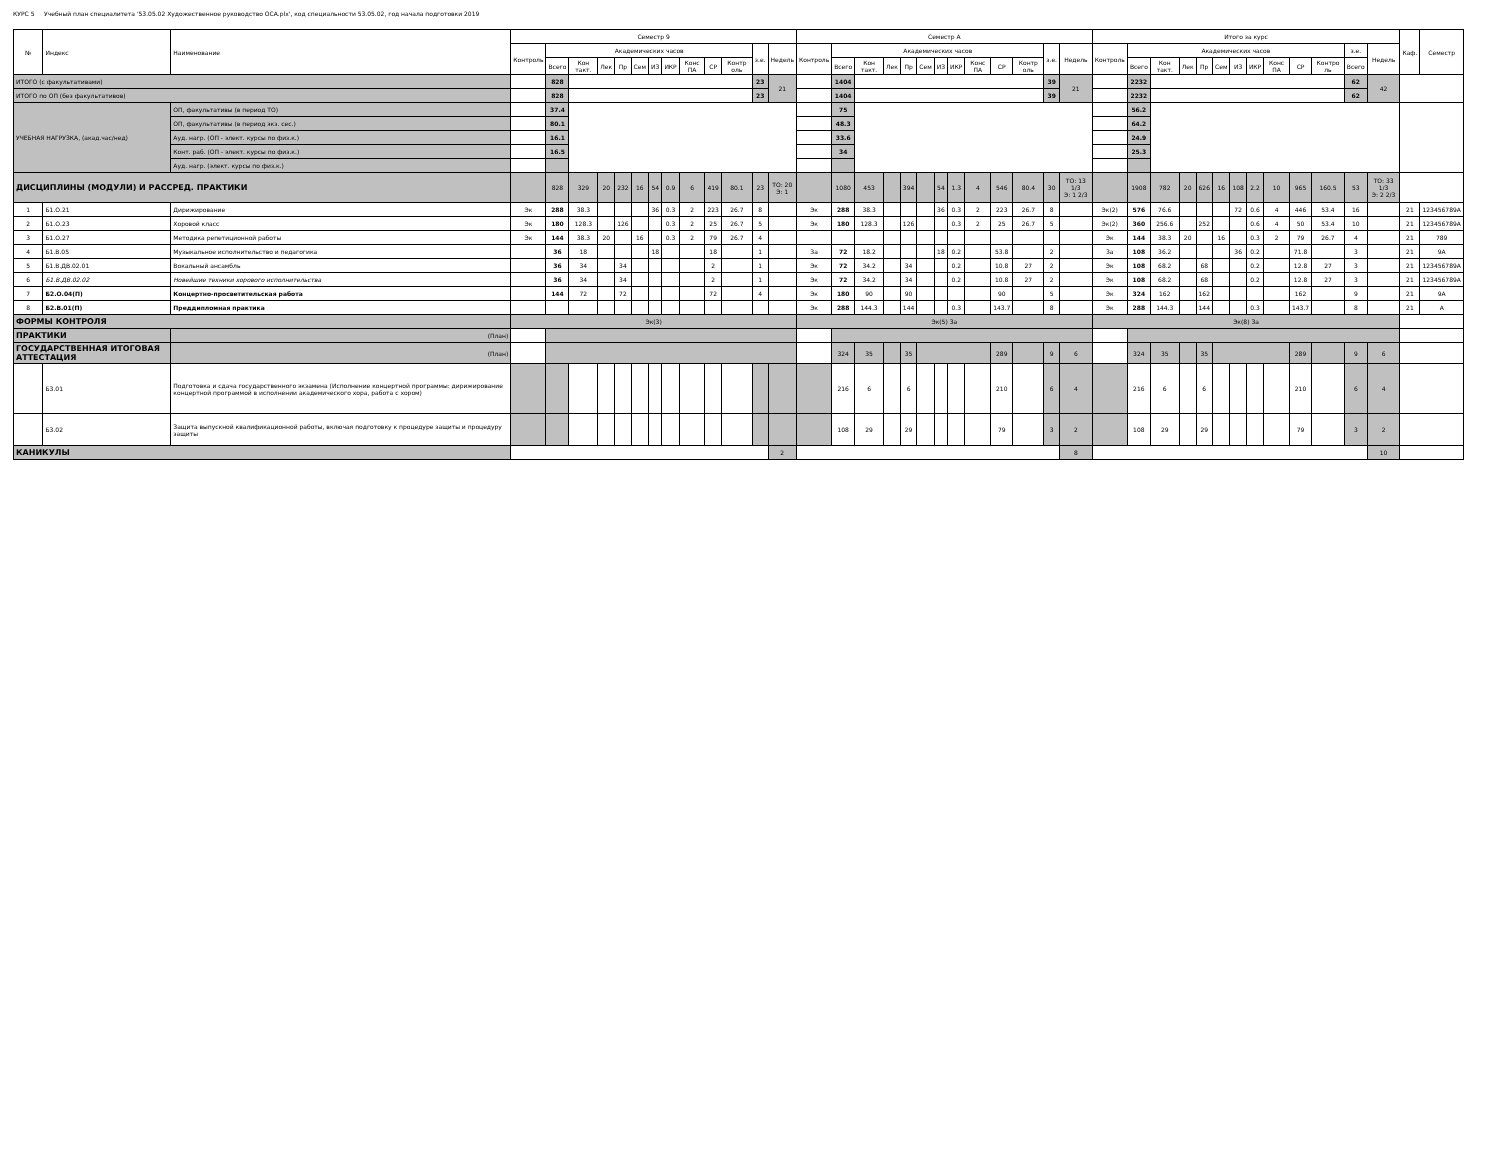КУРС 5 Учебный план специалитета '53.05.02 Художественное руководство ОСА.plx', код специальности 53.05.02, год начала подготовки 2019
| № | Индекс | Наименование | Семестр 9 | | | | | | | | | | | | | Семестр А | | | | | | | | | | | | | Итого за курс | | | | | | | | | | | | | Каф. | Семестр |
| --- | --- | --- | --- | --- | --- | --- | --- | --- | --- | --- | --- | --- | --- | --- | --- | --- | --- | --- | --- | --- | --- | --- | --- | --- | --- | --- | --- | --- | --- | --- | --- | --- | --- | --- | --- | --- | --- | --- | --- | --- | --- | --- | --- |
| | | | Контроль | Академических часов | | | | | | | | | | з.е. | Недель | Контроль | Академических часов | | | | | | | | | | з.е. | Недель | Контроль | Академических часов | | | | | | | | | | з.е. | Недель | | |
| | | | | Всего | Кон такт. | Лек | Пр | Сем | ИЗ | ИКР | Конс ПА | СР | Контр оль | | | | Всего | Кон такт. | Лек | Пр | Сем | ИЗ | ИКР | Конс ПА | СР | Контр оль | | | | Всего | Кон такт. | Лек | Пр | Сем | ИЗ | ИКР | Конс ПА | СР | Контро ль | Всего | | | |
| ИТОГО (с факультативами) | | | | 828 | | | | | | | | | | 23 | 21 | | 1404 | | | | | | | | | | 39 | 21 | | 2232 | | | | | | | | | | 62 | 42 | | |
| ИТОГО по ОП (без факультативов) | | | | 828 | | | | | | | | | | 23 | | | 1404 | | | | | | | | | | 39 | | | 2232 | | | | | | | | | | 62 | | | |
| УЧЕБНАЯ НАГРУЗКА, (акад.час/нед) | | ОП, факультативы (в период ТО) | | 37.4 | | | | | | | | | | | | | 75 | | | | | | | | | | | | | 56.2 | | | | | | | | | | | | | |
| | | ОП, факультативы (в период экз. сес.) | | 80.1 | | | | | | | | | | | | | 48.3 | | | | | | | | | | | | | 64.2 | | | | | | | | | | | | | |
| | | Ауд. нагр. (ОП - элект. курсы по физ.к.) | | 16.1 | | | | | | | | | | | | | 33.6 | | | | | | | | | | | | | 24.9 | | | | | | | | | | | | | |
| | | Конт. раб. (ОП - элект. курсы по физ.к.) | | 16.5 | | | | | | | | | | | | | 34 | | | | | | | | | | | | | 25.3 | | | | | | | | | | | | | |
| | | Ауд. нагр. (элект. курсы по физ.к.) | | | | | | | | | | | | | | | | | | | | | | | | | | | | | | | | | | | | | | | | | |
| ДИСЦИПЛИНЫ (МОДУЛИ) И РАССРЕД. ПРАКТИКИ | | | | 828 | 329 | 20 | 232 | 16 | 54 | 0.9 | 6 | 419 | 80.1 | 23 | ТО: 20 Э: 1 | | 1080 | 453 | | 394 | | 54 | 1.3 | 4 | 546 | 80.4 | 30 | ТО: 13 1/3 Э: 1 2/3 | | 1908 | 782 | 20 | 626 | 16 | 108 | 2.2 | 10 | 965 | 160.5 | 53 | ТО: 33 1/3 Э: 2 2/3 | | |
| 1 | Б1.О.21 | Дирижирование | Эк | 288 | 38.3 | | | | 36 | 0.3 | 2 | 223 | 26.7 | 8 | | Эк | 288 | 38.3 | | | | 36 | 0.3 | 2 | 223 | 26.7 | 8 | | Эк(2) | 576 | 76.6 | | | | 72 | 0.6 | 4 | 446 | 53.4 | 16 | | 21 | 123456789А |
| 2 | Б1.О.23 | Хоровой класс | Эк | 180 | 128.3 | | 126 | | | 0.3 | 2 | 25 | 26.7 | 5 | | Эк | 180 | 128.3 | | 126 | | | 0.3 | 2 | 25 | 26.7 | 5 | | Эк(2) | 360 | 256.6 | | 252 | | | 0.6 | 4 | 50 | 53.4 | 10 | | 21 | 123456789А |
| 3 | Б1.О.27 | Методика репетиционной работы | Эк | 144 | 38.3 | 20 | | 16 | | 0.3 | 2 | 79 | 26.7 | 4 | | | | | | | | | | | | | | | Эк | 144 | 38.3 | 20 | | 16 | | 0.3 | 2 | 79 | 26.7 | 4 | | 21 | 789 |
| 4 | Б1.В.05 | Музыкальное исполнительство и педагогика | | 36 | 18 | | | | 18 | | | 18 | | 1 | | За | 72 | 18.2 | | | | 18 | 0.2 | | 53.8 | | 2 | | За | 108 | 36.2 | | | | 36 | 0.2 | | 71.8 | | 3 | | 21 | 9А |
| 5 | Б1.В.ДВ.02.01 | Вокальный ансамбль | | 36 | 34 | | 34 | | | | | 2 | | 1 | | Эк | 72 | 34.2 | | 34 | | | 0.2 | | 10.8 | 27 | 2 | | Эк | 108 | 68.2 | | 68 | | | 0.2 | | 12.8 | 27 | 3 | | 21 | 123456789А |
| 6 | Б1.В.ДВ.02.02 | Новейшие техники хорового исполнительства | | 36 | 34 | | 34 | | | | | 2 | | 1 | | Эк | 72 | 34.2 | | 34 | | | 0.2 | | 10.8 | 27 | 2 | | Эк | 108 | 68.2 | | 68 | | | 0.2 | | 12.8 | 27 | 3 | | 21 | 123456789А |
| 7 | Б2.О.04(П) | Концертно-просветительская работа | | 144 | 72 | | 72 | | | | | 72 | | 4 | | Эк | 180 | 90 | | 90 | | | | | 90 | | 5 | | Эк | 324 | 162 | | 162 | | | | | 162 | | 9 | | 21 | 9А |
| 8 | Б2.В.01(П) | Преддипломная практика | | | | | | | | | | | | | | Эк | 288 | 144.3 | | 144 | | | 0.3 | | 143.7 | | 8 | | Эк | 288 | 144.3 | | 144 | | | 0.3 | | 143.7 | | 8 | | 21 | А |
| ФОРМЫ КОНТРОЛЯ | | | Эк(3) | | | | | | | | | | | | | Эк(5) За | | | | | | | | | | | | | Эк(8) За | | | | | | | | | | | | | | |
| ПРАКТИКИ | | (План) | | | | | | | | | | | | | | | | | | | | | | | | | | | | | | | | | | | | | | | | | |
| ГОСУДАРСТВЕННАЯ ИТОГОВАЯ АТТЕСТАЦИЯ | | (План) | | | | | | | | | | | | | | | 324 | 35 | | 35 | | | | | 289 | | 9 | 6 | | 324 | 35 | | 35 | | | | | 289 | | 9 | 6 | | |
| | Б3.01 | Подготовка и сдача государственного экзамена (Исполнение концертной программы: дирижирование концертной программой в исполнении академического хора, работа с хором) | | | | | | | | | | | | | | | 216 | 6 | | 6 | | | | | 210 | | 6 | 4 | | 216 | 6 | | 6 | | | | | 210 | | 6 | 4 | | |
| | Б3.02 | Защита выпускной квалификационной работы, включая подготовку к процедуре защиты и процедуру защиты | | | | | | | | | | | | | | | 108 | 29 | | 29 | | | | | 79 | | 3 | 2 | | 108 | 29 | | 29 | | | | | 79 | | 3 | 2 | | |
| КАНИКУЛЫ | | | | | | | | | | | | | | | 2 | | | | | | | | | | | | | 8 | | | | | | | | | | | | | 10 | | |